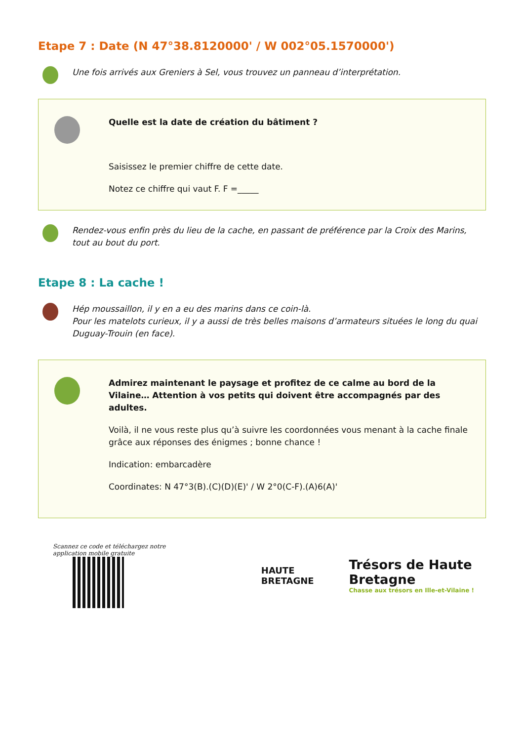Etape 7 : Date (N 47°38.8120000' / W 002°05.1570000')
Une fois arrivés aux Greniers à Sel, vous trouvez un panneau d’interprétation.
Quelle est la date de création du bâtiment ?
Saisissez le premier chiffre de cette date.
Notez ce chiffre qui vaut F. F =_____
Rendez-vous enfin près du lieu de la cache, en passant de préférence par la Croix des Marins, tout au bout du port.
Etape 8 : La cache !
Hép moussaillon, il y en a eu des marins dans ce coin-là.
Pour les matelots curieux, il y a aussi de très belles maisons d’armateurs situées le long du quai Duguay-Trouin (en face).
Admirez maintenant le paysage et profitez de ce calme au bord de la Vilaine… Attention à vos petits qui doivent être accompagnés par des adultes.
Voilà, il ne vous reste plus qu’à suivre les coordonnées vous menant à la cache finale grâce aux réponses des énigmes ; bonne chance !
Indication: embarcadère
Coordinates: N 47°3(B).(C)(D)(E)' / W 2°0(C-F).(A)6(A)'
Scannez ce code et téléchargez notre application mobile gratuite
HAUTE BRETAGNE
Trésors de Haute Bretagne
Chasse aux trésors en Ille-et-Vilaine !